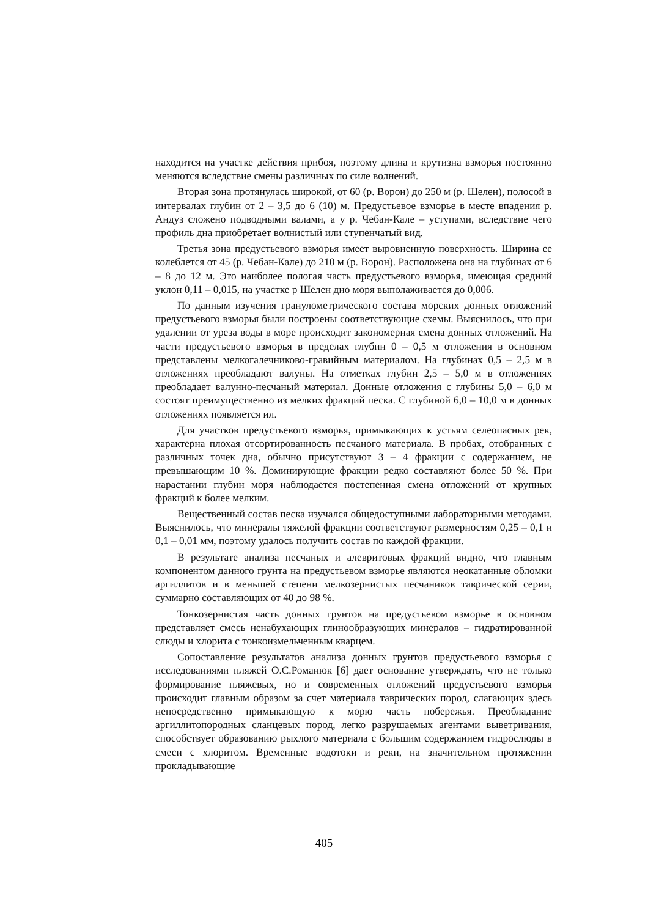находится на участке действия прибоя, поэтому длина и крутизна взморья постоянно меняются вследствие смены различных по силе волнений.
Вторая зона протянулась широкой, от 60 (р. Ворон) до 250 м (р. Шелен), полосой в интервалах глубин от 2 – 3,5 до 6 (10) м. Предустьевое взморье в месте впадения р. Андуз сложено подводными валами, а у р. Чебан-Кале – уступами, вследствие чего профиль дна приобретает волнистый или ступенчатый вид.
Третья зона предустьевого взморья имеет выровненную поверхность. Ширина ее колеблется от 45 (р. Чебан-Кале) до 210 м (р. Ворон). Расположена она на глубинах от 6 – 8 до 12 м. Это наиболее пологая часть предустьевого взморья, имеющая средний уклон 0,11 – 0,015, на участке р Шелен дно моря выполаживается до 0,006.
По данным изучения гранулометрического состава морских донных отложений предустьевого взморья были построены соответствующие схемы. Выяснилось, что при удалении от уреза воды в море происходит закономерная смена донных отложений. На части предустьевого взморья в пределах глубин 0 – 0,5 м отложения в основном представлены мелкогалечниково-гравийным материалом. На глубинах 0,5 – 2,5 м в отложениях преобладают валуны. На отметках глубин 2,5 – 5,0 м в отложениях преобладает валунно-песчаный материал. Донные отложения с глубины 5,0 – 6,0 м состоят преимущественно из мелких фракций песка. С глубиной 6,0 – 10,0 м в донных отложениях появляется ил.
Для участков предустьевого взморья, примыкающих к устьям селеопасных рек, характерна плохая отсортированность песчаного материала. В пробах, отобранных с различных точек дна, обычно присутствуют 3 – 4 фракции с содержанием, не превышающим 10 %. Доминирующие фракции редко составляют более 50 %. При нарастании глубин моря наблюдается постепенная смена отложений от крупных фракций к более мелким.
Вещественный состав песка изучался общедоступными лабораторными методами. Выяснилось, что минералы тяжелой фракции соответствуют размерностям 0,25 – 0,1 и 0,1 – 0,01 мм, поэтому удалось получить состав по каждой фракции.
В результате анализа песчаных и алевритовых фракций видно, что главным компонентом данного грунта на предустьевом взморье являются неокатанные обломки аргиллитов и в меньшей степени мелкозернистых песчаников таврической серии, суммарно составляющих от 40 до 98 %.
Тонкозернистая часть донных грунтов на предустьевом взморье в основном представляет смесь ненабухающих глинообразующих минералов – гидратированной слюды и хлорита с тонкоизмельченным кварцем.
Сопоставление результатов анализа донных грунтов предустьевого взморья с исследованиями пляжей О.С.Романюк [6] дает основание утверждать, что не только формирование пляжевых, но и современных отложений предустьевого взморья происходит главным образом за счет материала таврических пород, слагающих здесь непосредственно примыкающую к морю часть побережья. Преобладание аргиллитопородных сланцевых пород, легко разрушаемых агентами выветривания, способствует образованию рыхлого материала с большим содержанием гидрослюды в смеси с хлоритом. Временные водотоки и реки, на значительном протяжении прокладывающие
405